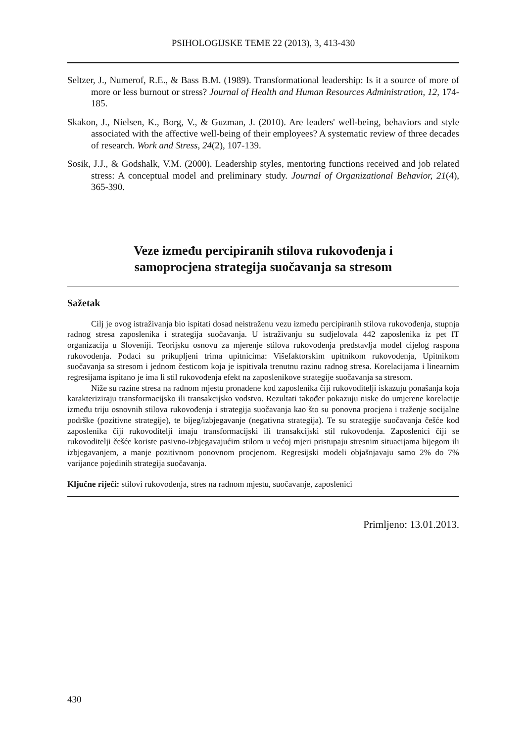PSIHOLOGIJSKE TEME 22 (2013), 3, 413-430
Seltzer, J., Numerof, R.E., & Bass B.M. (1989). Transformational leadership: Is it a source of more of more or less burnout or stress? Journal of Health and Human Resources Administration, 12, 174-185.
Skakon, J., Nielsen, K., Borg, V., & Guzman, J. (2010). Are leaders' well-being, behaviors and style associated with the affective well-being of their employees? A systematic review of three decades of research. Work and Stress, 24(2), 107-139.
Sosik, J.J., & Godshalk, V.M. (2000). Leadership styles, mentoring functions received and job related stress: A conceptual model and preliminary study. Journal of Organizational Behavior, 21(4), 365-390.
Veze između percipiranih stilova rukovođenja i
samoprocjena strategija suočavanja sa stresom
Sažetak
Cilj je ovog istraživanja bio ispitati dosad neistraženu vezu između percipiranih stilova rukovođenja, stupnja radnog stresa zaposlenika i strategija suočavanja. U istraživanju su sudjelovala 442 zaposlenika iz pet IT organizacija u Sloveniji. Teorijsku osnovu za mjerenje stilova rukovođenja predstavlja model cijelog raspona rukovođenja. Podaci su prikupljeni trima upitnicima: Višefaktorskim upitnikom rukovođenja, Upitnikom suočavanja sa stresom i jednom česticom koja je ispitivala trenutnu razinu radnog stresa. Korelacijama i linearnim regresijama ispitano je ima li stil rukovođenja efekt na zaposlenikove strategije suočavanja sa stresom.
Niže su razine stresa na radnom mjestu pronađene kod zaposlenika čiji rukovoditelji iskazuju ponašanja koja karakteriziraju transformacijsko ili transakcijsko vodstvo. Rezultati također pokazuju niske do umjerene korelacije između triju osnovnih stilova rukovođenja i strategija suočavanja kao što su ponovna procjena i traženje socijalne podrške (pozitivne strategije), te bijeg/izbjegavanje (negativna strategija). Te su strategije suočavanja češće kod zaposlenika čiji rukovoditelji imaju transformacijski ili transakcijski stil rukovođenja. Zaposlenici čiji se rukovoditelji češće koriste pasivno-izbjegavajućim stilom u većoj mjeri pristupaju stresnim situacijama bijegom ili izbjegavanjem, a manje pozitivnom ponovnom procjenom. Regresijski modeli objašnjavaju samo 2% do 7% varijance pojedinih strategija suočavanja.
Ključne riječi: stilovi rukovođenja, stres na radnom mjestu, suočavanje, zaposlenici
Primljeno: 13.01.2013.
430